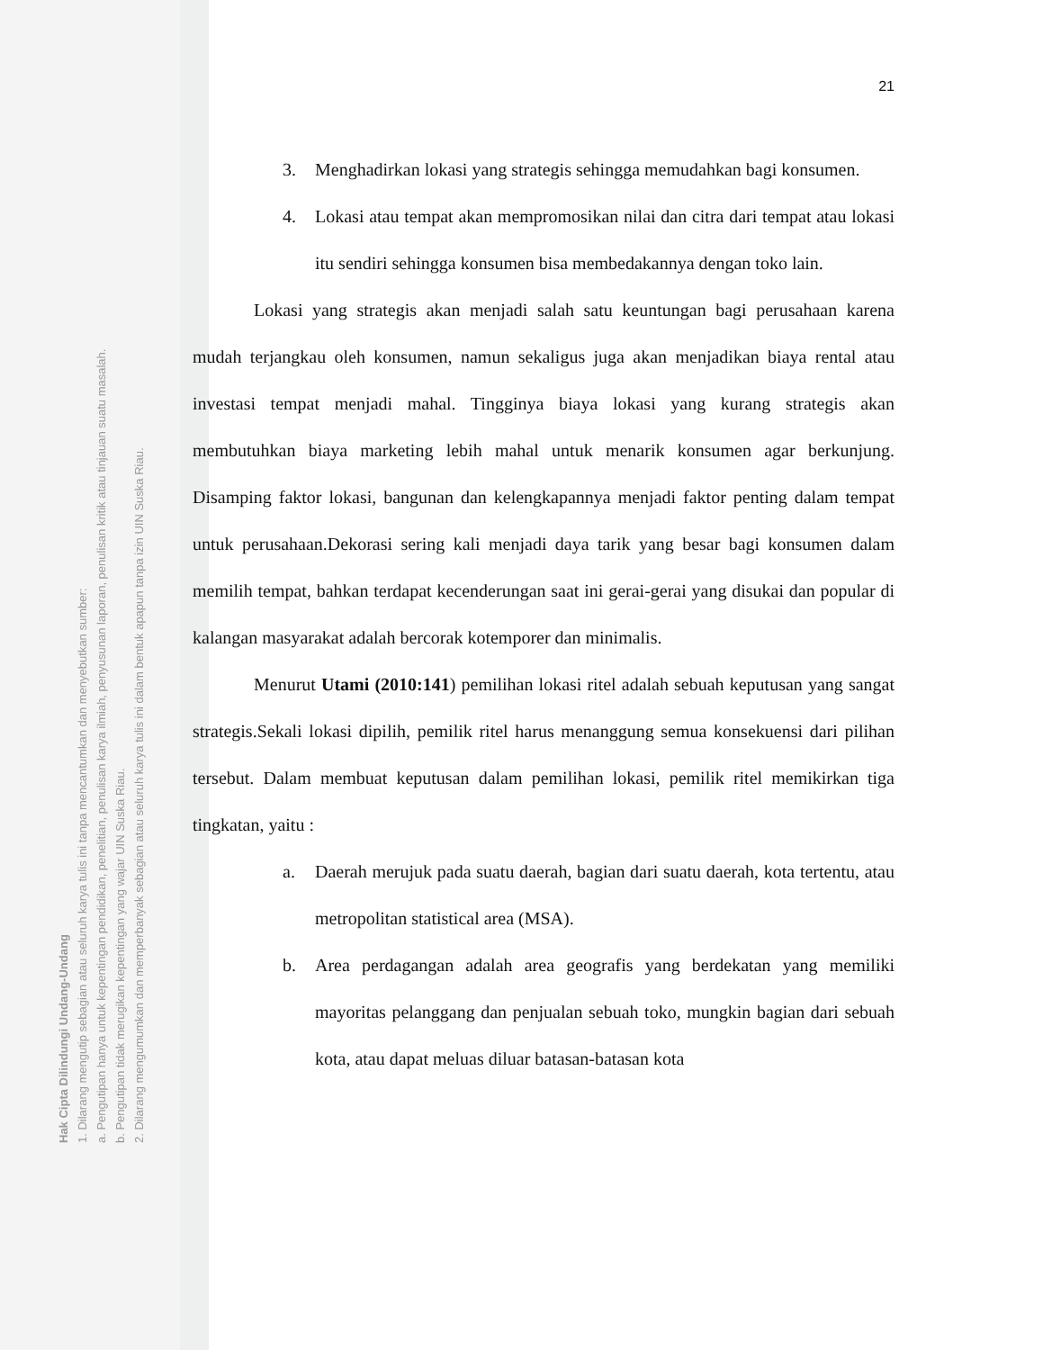Hak Cipta Dilindungi Undang-Undang
1. Dilarang mengutip sebagian atau seluruh karya tulis ini tanpa mencantumkan dan menyebutkan sumber:
a. Pengutipan hanya untuk kepentingan pendidikan, penelitian, penulisan karya ilmiah, penyusunan laporan, penulisan kritik atau tinjauan suatu masalah.
b. Pengutipan tidak merugikan kepentingan yang wajar UIN Suska Riau.
2. Dilarang mengumumkan dan memperbanyak sebagian atau seluruh karya tulis ini dalam bentuk apapun tanpa izin UIN Suska Riau.
21
3. Menghadirkan lokasi yang strategis sehingga memudahkan bagi konsumen.
4. Lokasi atau tempat akan mempromosikan nilai dan citra dari tempat atau lokasi itu sendiri sehingga konsumen bisa membedakannya dengan toko lain.
Lokasi yang strategis akan menjadi salah satu keuntungan bagi perusahaan karena mudah terjangkau oleh konsumen, namun sekaligus juga akan menjadikan biaya rental atau investasi tempat menjadi mahal. Tingginya biaya lokasi yang kurang strategis akan membutuhkan biaya marketing lebih mahal untuk menarik konsumen agar berkunjung. Disamping faktor lokasi, bangunan dan kelengkapannya menjadi faktor penting dalam tempat untuk perusahaan.Dekorasi sering kali menjadi daya tarik yang besar bagi konsumen dalam memilih tempat, bahkan terdapat kecenderungan saat ini gerai-gerai yang disukai dan popular di kalangan masyarakat adalah bercorak kotemporer dan minimalis.
Menurut Utami (2010:141) pemilihan lokasi ritel adalah sebuah keputusan yang sangat strategis.Sekali lokasi dipilih, pemilik ritel harus menanggung semua konsekuensi dari pilihan tersebut. Dalam membuat keputusan dalam pemilihan lokasi, pemilik ritel memikirkan tiga tingkatan, yaitu :
a. Daerah merujuk pada suatu daerah, bagian dari suatu daerah, kota tertentu, atau metropolitan statistical area (MSA).
b. Area perdagangan adalah area geografis yang berdekatan yang memiliki mayoritas pelanggang dan penjualan sebuah toko, mungkin bagian dari sebuah kota, atau dapat meluas diluar batasan-batasan kota